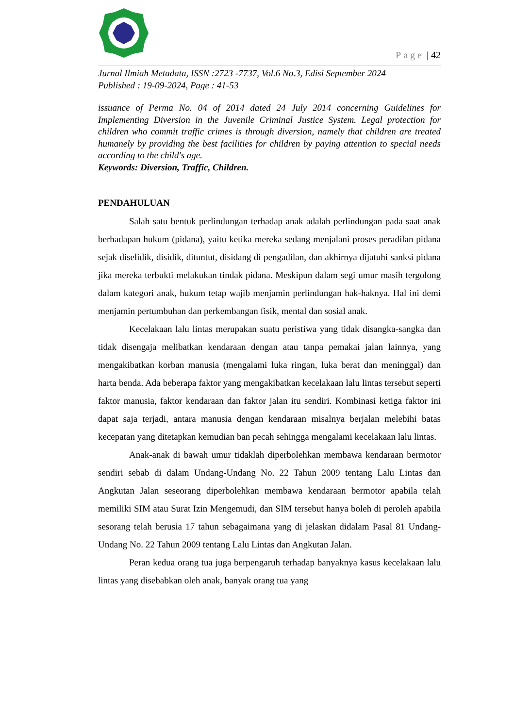Page | 42
Jurnal Ilmiah Metadata, ISSN :2723 -7737, Vol.6 No.3, Edisi September 2024
Published : 19-09-2024, Page : 41-53
issuance of Perma No. 04 of 2014 dated 24 July 2014 concerning Guidelines for Implementing Diversion in the Juvenile Criminal Justice System. Legal protection for children who commit traffic crimes is through diversion, namely that children are treated humanely by providing the best facilities for children by paying attention to special needs according to the child's age.
Keywords: Diversion, Traffic, Children.
PENDAHULUAN
Salah satu bentuk perlindungan terhadap anak adalah perlindungan pada saat anak berhadapan hukum (pidana), yaitu ketika mereka sedang menjalani proses peradilan pidana sejak diselidik, disidik, dituntut, disidang di pengadilan, dan akhirnya dijatuhi sanksi pidana jika mereka terbukti melakukan tindak pidana. Meskipun dalam segi umur masih tergolong dalam kategori anak, hukum tetap wajib menjamin perlindungan hak-haknya. Hal ini demi menjamin pertumbuhan dan perkembangan fisik, mental dan sosial anak.
Kecelakaan lalu lintas merupakan suatu peristiwa yang tidak disangka-sangka dan tidak disengaja melibatkan kendaraan dengan atau tanpa pemakai jalan lainnya, yang mengakibatkan korban manusia (mengalami luka ringan, luka berat dan meninggal) dan harta benda. Ada beberapa faktor yang mengakibatkan kecelakaan lalu lintas tersebut seperti faktor manusia, faktor kendaraan dan faktor jalan itu sendiri. Kombinasi ketiga faktor ini dapat saja terjadi, antara manusia dengan kendaraan misalnya berjalan melebihi batas kecepatan yang ditetapkan kemudian ban pecah sehingga mengalami kecelakaan lalu lintas.
Anak-anak di bawah umur tidaklah diperbolehkan membawa kendaraan bermotor sendiri sebab di dalam Undang-Undang No. 22 Tahun 2009 tentang Lalu Lintas dan Angkutan Jalan seseorang diperbolehkan membawa kendaraan bermotor apabila telah memiliki SIM atau Surat Izin Mengemudi, dan SIM tersebut hanya boleh di peroleh apabila sesorang telah berusia 17 tahun sebagaimana yang di jelaskan didalam Pasal 81 Undang-Undang No. 22 Tahun 2009 tentang Lalu Lintas dan Angkutan Jalan.
Peran kedua orang tua juga berpengaruh terhadap banyaknya kasus kecelakaan lalu lintas yang disebabkan oleh anak, banyak orang tua yang